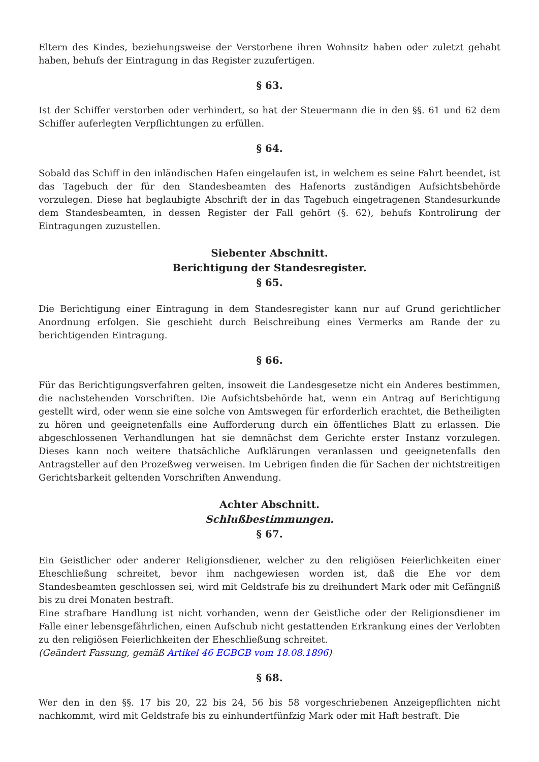Eltern des Kindes, beziehungsweise der Verstorbene ihren Wohnsitz haben oder zuletzt gehabt haben, behufs der Eintragung in das Register zuzufertigen.
§ 63.
Ist der Schiffer verstorben oder verhindert, so hat der Steuermann die in den §§. 61 und 62 dem Schiffer auferlegten Verpflichtungen zu erfüllen.
§ 64.
Sobald das Schiff in den inländischen Hafen eingelaufen ist, in welchem es seine Fahrt beendet, ist das Tagebuch der für den Standesbeamten des Hafenorts zuständigen Aufsichtsbehörde vorzulegen. Diese hat beglaubigte Abschrift der in das Tagebuch eingetragenen Standesurkunde dem Standesbeamten, in dessen Register der Fall gehört (§. 62), behufs Kontrolirung der Eintragungen zuzustellen.
Siebenter Abschnitt.
Berichtigung der Standesregister.
§ 65.
Die Berichtigung einer Eintragung in dem Standesregister kann nur auf Grund gerichtlicher Anordnung erfolgen. Sie geschieht durch Beischreibung eines Vermerks am Rande der zu berichtigenden Eintragung.
§ 66.
Für das Berichtigungsverfahren gelten, insoweit die Landesgesetze nicht ein Anderes bestimmen, die nachstehenden Vorschriften. Die Aufsichtsbehörde hat, wenn ein Antrag auf Berichtigung gestellt wird, oder wenn sie eine solche von Amtswegen für erforderlich erachtet, die Betheiligten zu hören und geeignetenfalls eine Aufforderung durch ein öffentliches Blatt zu erlassen. Die abgeschlossenen Verhandlungen hat sie demnächst dem Gerichte erster Instanz vorzulegen. Dieses kann noch weitere thatsächliche Aufklärungen veranlassen und geeignetenfalls den Antragsteller auf den Prozeßweg verweisen. Im Uebrigen finden die für Sachen der nichtstreitigen Gerichtsbarkeit geltenden Vorschriften Anwendung.
Achter Abschnitt.
Schlußbestimmungen.
§ 67.
Ein Geistlicher oder anderer Religionsdiener, welcher zu den religiösen Feierlichkeiten einer Eheschließung schreitet, bevor ihm nachgewiesen worden ist, daß die Ehe vor dem Standesbeamten geschlossen sei, wird mit Geldstrafe bis zu dreihundert Mark oder mit Gefängniß bis zu drei Monaten bestraft.
Eine strafbare Handlung ist nicht vorhanden, wenn der Geistliche oder der Religionsdiener im Falle einer lebensgefährlichen, einen Aufschub nicht gestattenden Erkrankung eines der Verlobten zu den religiösen Feierlichkeiten der Eheschließung schreitet.
(Geändert Fassung, gemäß Artikel 46 EGBGB vom 18.08.1896)
§ 68.
Wer den in den §§. 17 bis 20, 22 bis 24, 56 bis 58 vorgeschriebenen Anzeigepflichten nicht nachkommt, wird mit Geldstrafe bis zu einhundertfünfzig Mark oder mit Haft bestraft. Die